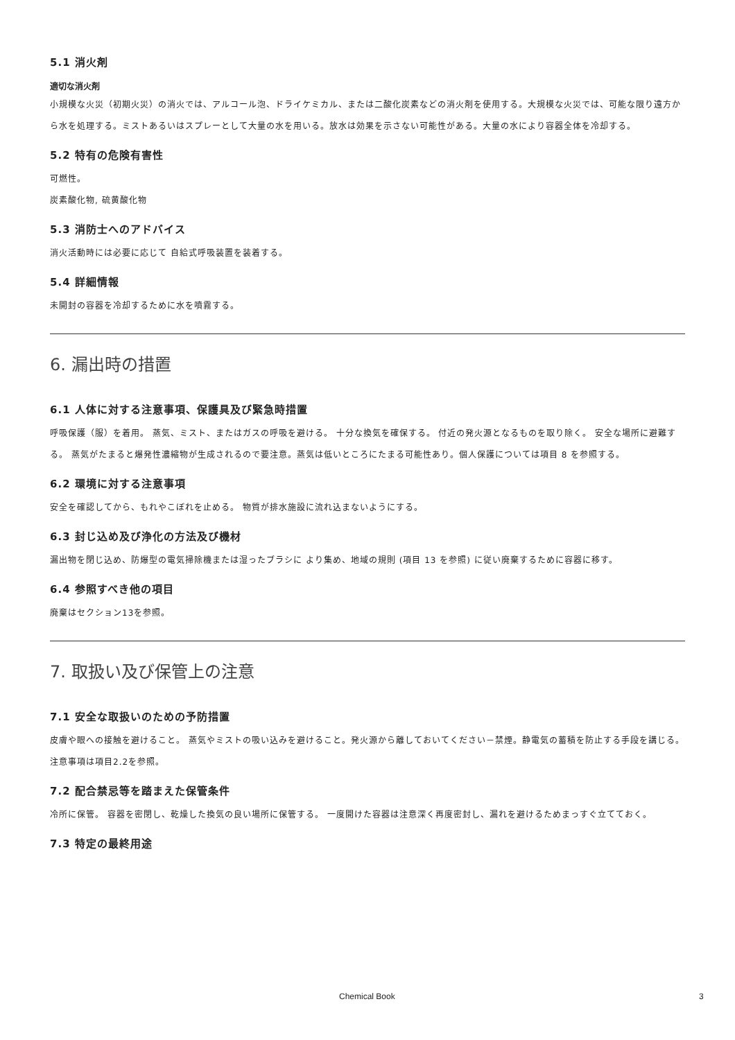5.1 消火剤
適切な消火剤
小規模な火災（初期火災）の消火では、アルコール泡、ドライケミカル、または二酸化炭素などの消火剤を使用する。大規模な火災では、可能な限り遠方から水を処理する。ミストあるいはスプレーとして大量の水を用いる。放水は効果を示さない可能性がある。大量の水により容器全体を冷却する。
5.2 特有の危険有害性
可燃性。
炭素酸化物, 硫黄酸化物
5.3 消防士へのアドバイス
消火活動時には必要に応じて 自給式呼吸装置を装着する。
5.4 詳細情報
未開封の容器を冷却するために水を噴霧する。
6. 漏出時の措置
6.1 人体に対する注意事項、保護具及び緊急時措置
呼吸保護（服）を着用。 蒸気、ミスト、またはガスの呼吸を避ける。 十分な換気を確保する。 付近の発火源となるものを取り除く。 安全な場所に避難する。 蒸気がたまると爆発性濃縮物が生成されるので要注意。蒸気は低いところにたまる可能性あり。個人保護については項目 8 を参照する。
6.2 環境に対する注意事項
安全を確認してから、もれやこぼれを止める。 物質が排水施設に流れ込まないようにする。
6.3 封じ込め及び浄化の方法及び機材
漏出物を閉じ込め、防爆型の電気掃除機または湿ったブラシに より集め、地域の規則 (項目 13 を参照) に従い廃棄するために容器に移す。
6.4 参照すべき他の項目
廃棄はセクション13を参照。
7. 取扱い及び保管上の注意
7.1 安全な取扱いのための予防措置
皮膚や眼への接触を避けること。 蒸気やミストの吸い込みを避けること。発火源から離しておいてください－禁煙。静電気の蓄積を防止する手段を講じる。注意事項は項目2.2を参照。
7.2 配合禁忌等を踏まえた保管条件
冷所に保管。 容器を密閉し、乾燥した換気の良い場所に保管する。 一度開けた容器は注意深く再度密封し、漏れを避けるためまっすぐ立てておく。
7.3 特定の最終用途
Chemical Book 3